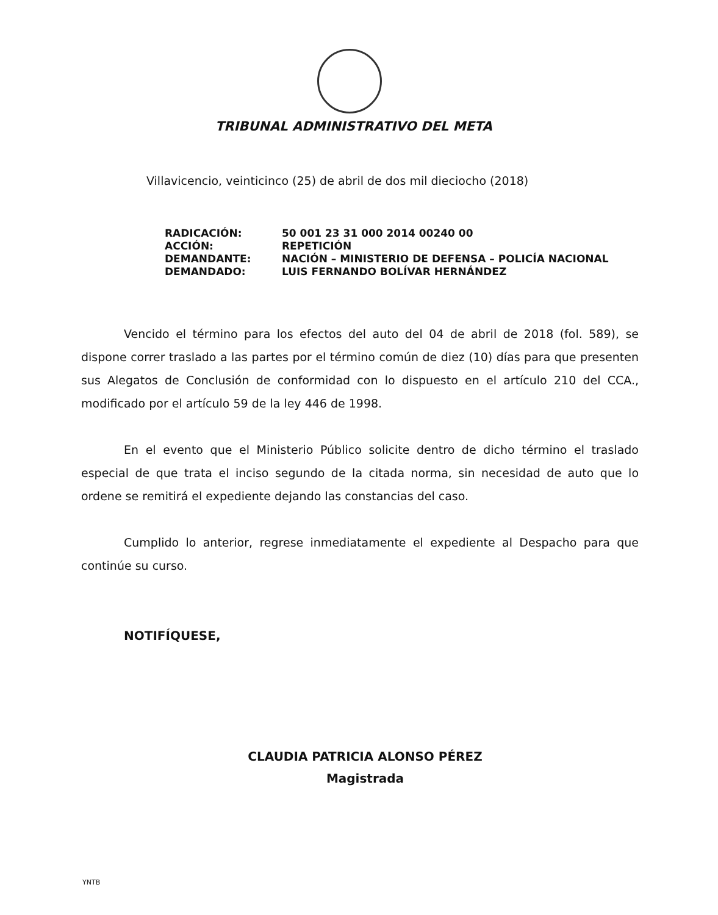TRIBUNAL ADMINISTRATIVO DEL META
Villavicencio, veinticinco (25) de abril de dos mil dieciocho (2018)
| RADICACIÓN: | 50 001 23 31 000 2014 00240 00 |
| ACCIÓN: | REPETICIÓN |
| DEMANDANTE: | NACIÓN – MINISTERIO DE DEFENSA – POLICÍA NACIONAL |
| DEMANDADO: | LUIS FERNANDO BOLÍVAR HERNÁNDEZ |
Vencido el término para los efectos del auto del 04 de abril de 2018 (fol. 589), se dispone correr traslado a las partes por el término común de diez (10) días para que presenten sus Alegatos de Conclusión de conformidad con lo dispuesto en el artículo 210 del CCA., modificado por el artículo 59 de la ley 446 de 1998.
En el evento que el Ministerio Público solicite dentro de dicho término el traslado especial de que trata el inciso segundo de la citada norma, sin necesidad de auto que lo ordene se remitirá el expediente dejando las constancias del caso.
Cumplido lo anterior, regrese inmediatamente el expediente al Despacho para que continúe su curso.
NOTIFÍQUESE,
CLAUDIA PATRICIA ALONSO PÉREZ
Magistrada
YNTB